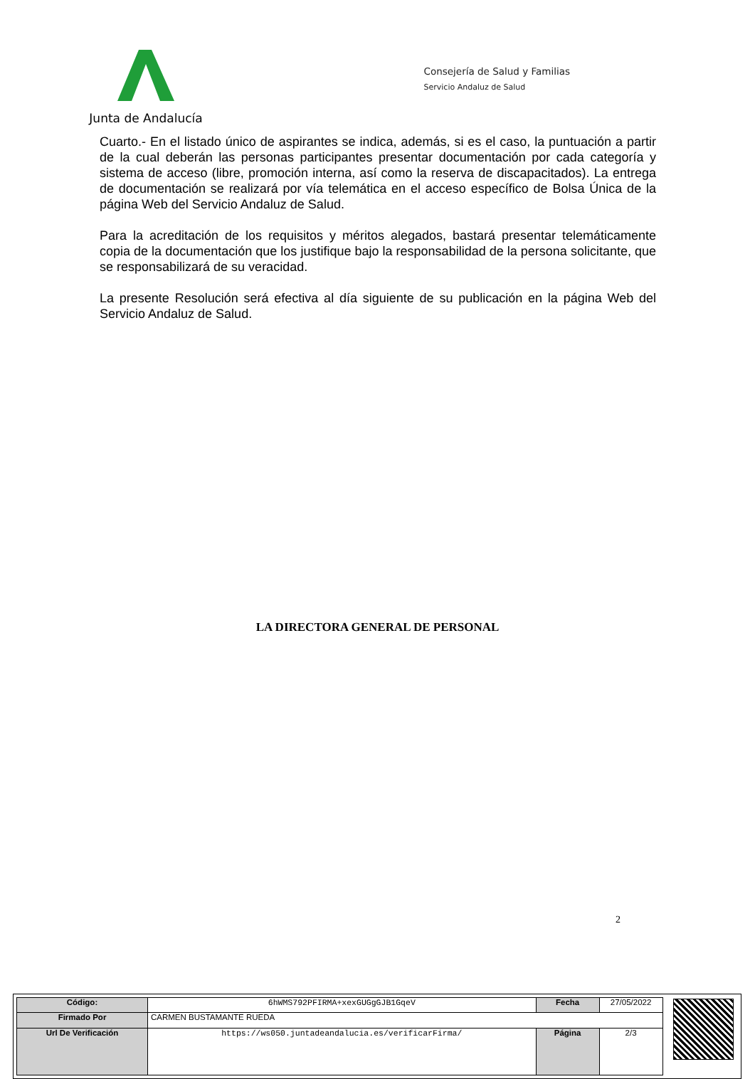Junta de Andalucía
Consejería de Salud y Familias
Servicio Andaluz de Salud
Cuarto.- En el listado único de aspirantes se indica, además, si es el caso, la puntuación a partir de la cual deberán las personas participantes presentar documentación por cada categoría y sistema de acceso (libre, promoción interna, así como la reserva de discapacitados). La entrega de documentación se realizará por vía telemática en el acceso específico de Bolsa Única de la página Web del Servicio Andaluz de Salud.
Para la acreditación de los requisitos y méritos alegados, bastará presentar telemáticamente copia de la documentación que los justifique bajo la responsabilidad de la persona solicitante, que se responsabilizará de su veracidad.
La presente Resolución será efectiva al día siguiente de su publicación en la página Web del Servicio Andaluz de Salud.
LA DIRECTORA GENERAL DE PERSONAL
2
| Código: | 6hWMS792PFIRMA+xexGUGgGJB1GqeV | Fecha | 27/05/2022 |
| Firmado Por | CARMEN BUSTAMANTE RUEDA | | |
| Url De Verificación | https://ws050.juntadeandalucia.es/verificarFirma/ | Página | 2/3 |